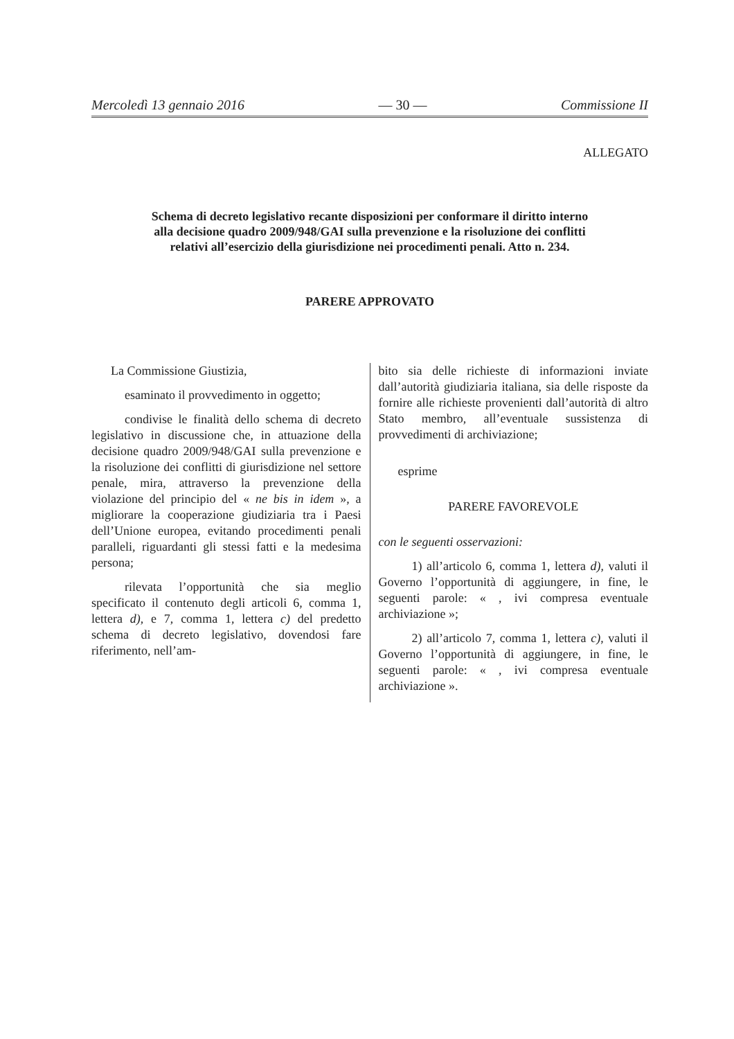Mercoledì 13 gennaio 2016 — 30 — Commissione II
ALLEGATO
Schema di decreto legislativo recante disposizioni per conformare il diritto interno alla decisione quadro 2009/948/GAI sulla prevenzione e la risoluzione dei conflitti relativi all’esercizio della giurisdizione nei procedimenti penali. Atto n. 234.
PARERE APPROVATO
La Commissione Giustizia,
esaminato il provvedimento in oggetto;
condivise le finalità dello schema di decreto legislativo in discussione che, in attuazione della decisione quadro 2009/948/GAI sulla prevenzione e la risoluzione dei conflitti di giurisdizione nel settore penale, mira, attraverso la prevenzione della violazione del principio del « ne bis in idem », a migliorare la cooperazione giudiziaria tra i Paesi dell’Unione europea, evitando procedimenti penali paralleli, riguardanti gli stessi fatti e la medesima persona;
rilevata l’opportunità che sia meglio specificato il contenuto degli articoli 6, comma 1, lettera d), e 7, comma 1, lettera c) del predetto schema di decreto legislativo, dovendosi fare riferimento, nell’am-
bito sia delle richieste di informazioni inviate dall’autorità giudiziaria italiana, sia delle risposte da fornire alle richieste provenienti dall’autorità di altro Stato membro, all’eventuale sussistenza di provvedimenti di archiviazione;
esprime
PARERE FAVOREVOLE
con le seguenti osservazioni:
1) all’articolo 6, comma 1, lettera d), valuti il Governo l’opportunità di aggiungere, in fine, le seguenti parole: « , ivi compresa eventuale archiviazione »;
2) all’articolo 7, comma 1, lettera c), valuti il Governo l’opportunità di aggiungere, in fine, le seguenti parole: « , ivi compresa eventuale archiviazione ».